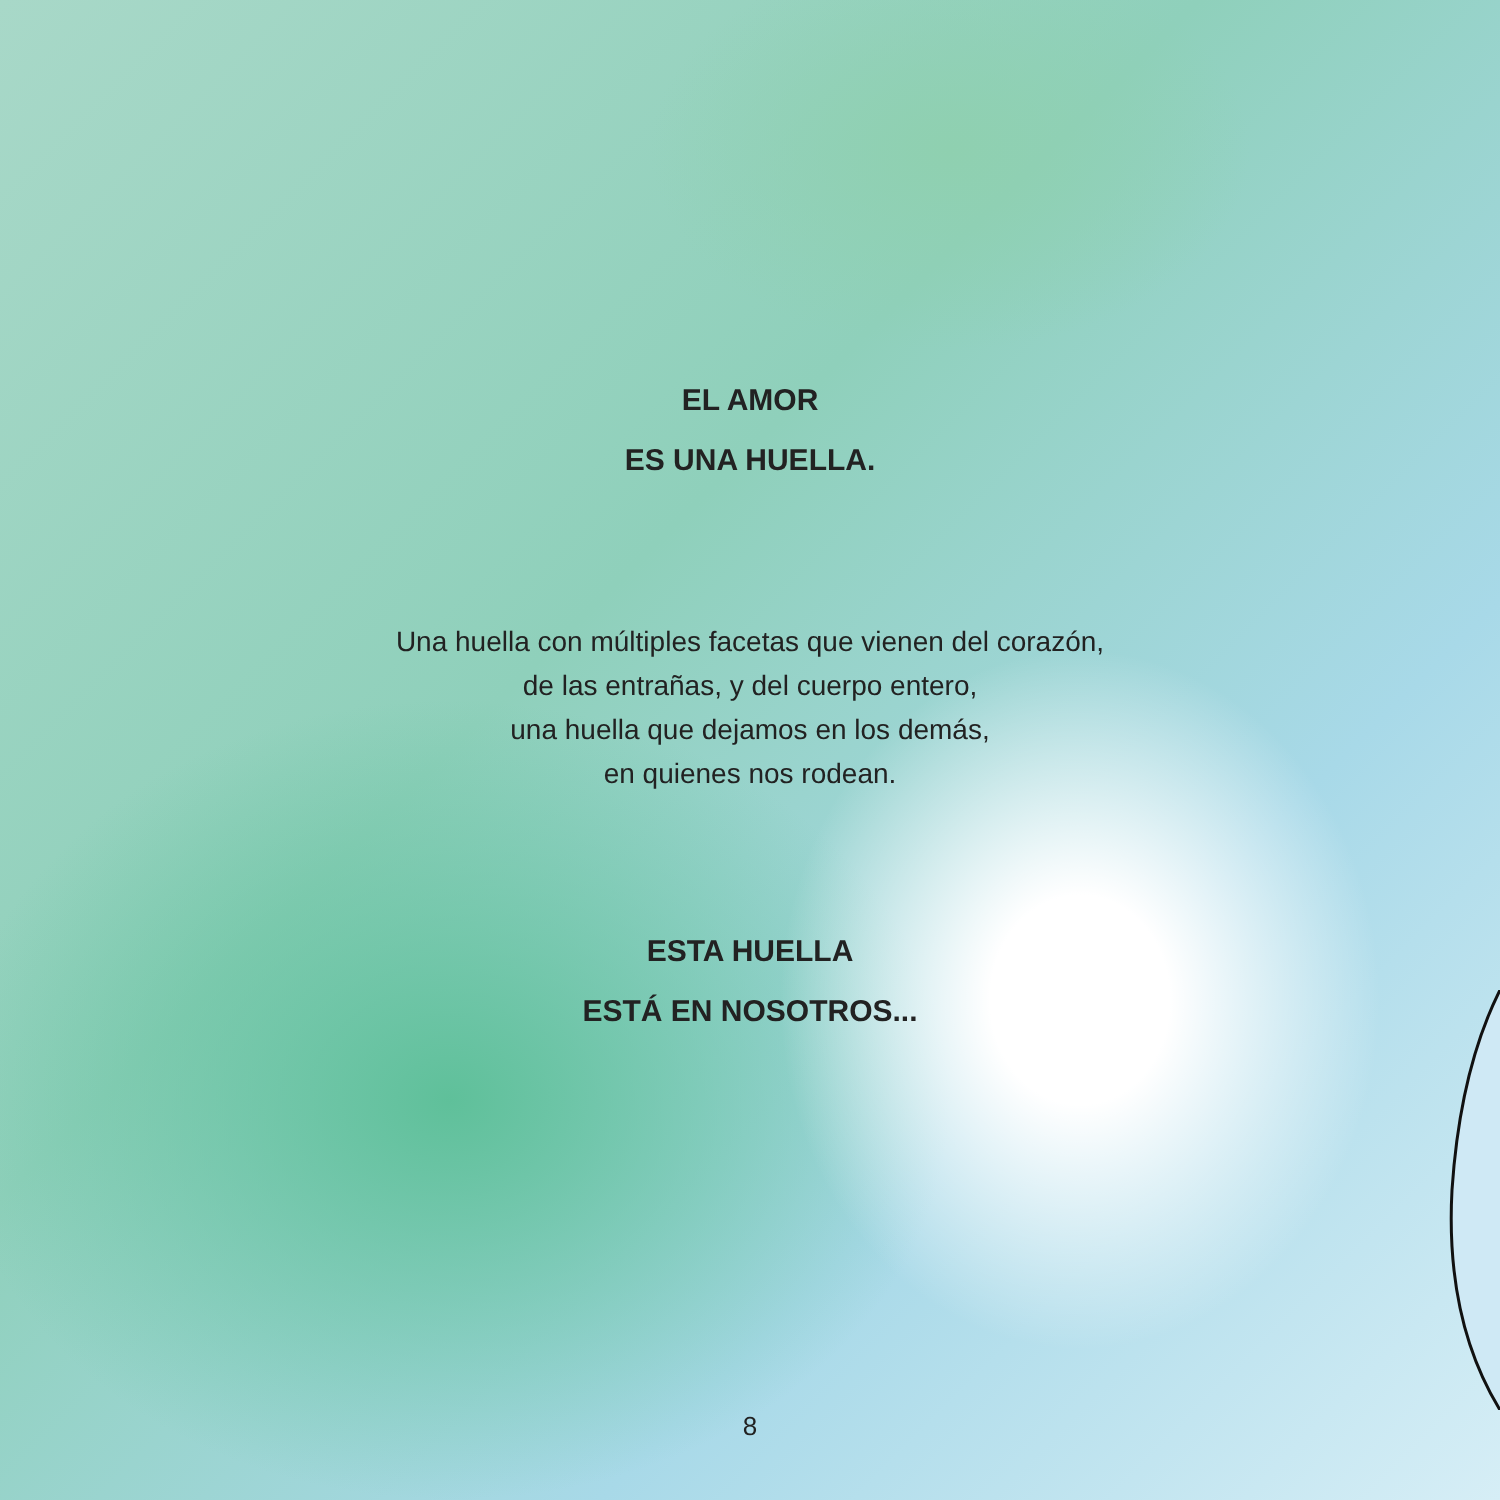EL AMOR
ES UNA HUELLA.
Una huella con múltiples facetas que vienen del corazón,
de las entrañas, y del cuerpo entero,
una huella que dejamos en los demás,
en quienes nos rodean.
ESTA HUELLA
ESTÁ EN NOSOTROS...
8